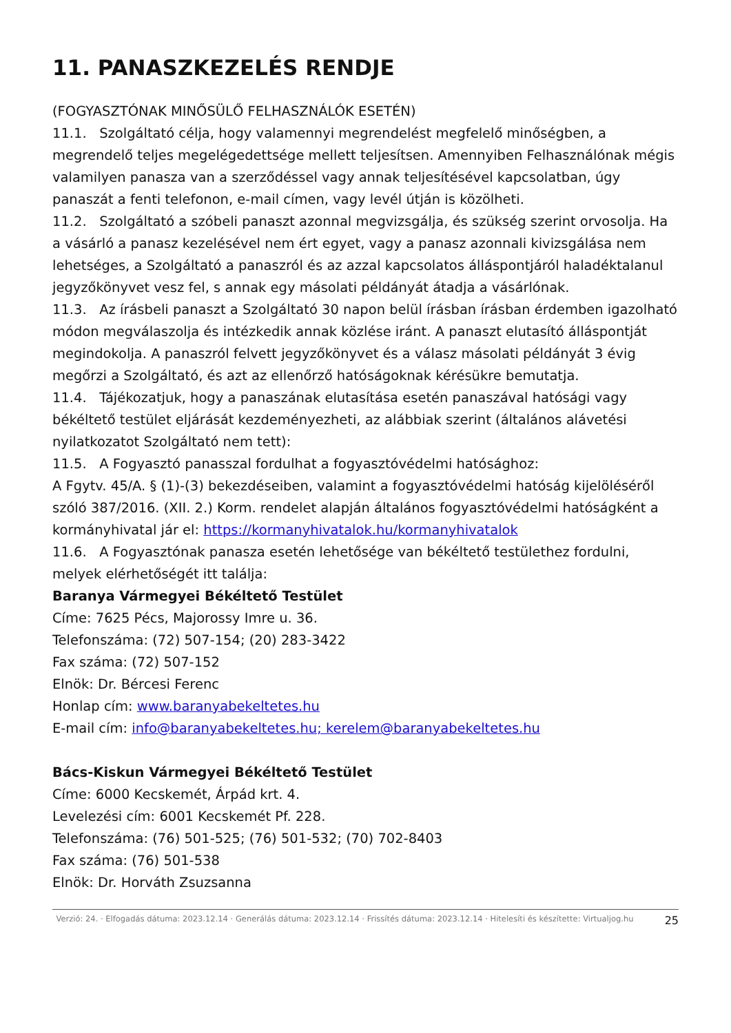11. PANASZKEZELÉS RENDJE
(FOGYASZTÓNAK MINŐSÜLŐ FELHASZNÁLÓK ESETÉN)
11.1. Szolgáltató célja, hogy valamennyi megrendelést megfelelő minőségben, a megrendelő teljes megelégedettsége mellett teljesítsen. Amennyiben Felhasználónak mégis valamilyen panasza van a szerződéssel vagy annak teljesítésével kapcsolatban, úgy panaszát a fenti telefonon, e-mail címen, vagy levél útján is közölheti.
11.2. Szolgáltató a szóbeli panaszt azonnal megvizsgálja, és szükség szerint orvosolja. Ha a vásárló a panasz kezelésével nem ért egyet, vagy a panasz azonnali kivizsgálása nem lehetséges, a Szolgáltató a panaszról és az azzal kapcsolatos álláspontjáról haladéktalanul jegyzőkönyvet vesz fel, s annak egy másolati példányát átadja a vásárlónak.
11.3. Az írásbeli panaszt a Szolgáltató 30 napon belül írásban írásban érdemben igazolható módon megválaszolja és intézkedik annak közlése iránt. A panaszt elutasító álláspontját megindokolja. A panaszról felvett jegyzőkönyvet és a válasz másolati példányát 3 évig megőrzi a Szolgáltató, és azt az ellenőrző hatóságoknak kérésükre bemutatja.
11.4. Tájékozatjuk, hogy a panaszának elutasítása esetén panaszával hatósági vagy békéltető testület eljárását kezdeményezheti, az alábbiak szerint (általános alávetési nyilatkozatot Szolgáltató nem tett):
11.5. A Fogyasztó panasszal fordulhat a fogyasztóvédelmi hatósághoz:
A Fgytv. 45/A. § (1)-(3) bekezdéseiben, valamint a fogyasztóvédelmi hatóság kijelöléséről szóló 387/2016. (XII. 2.) Korm. rendelet alapján általános fogyasztóvédelmi hatóságként a kormányhivatal jár el: https://kormanyhivatalok.hu/kormanyhivatalok
11.6. A Fogyasztónak panasza esetén lehetősége van békéltető testülethez fordulni, melyek elérhetőségét itt találja:
Baranya Vármegyei Békéltető Testület
Címe: 7625 Pécs, Majorossy Imre u. 36.
Telefonszáma: (72) 507-154; (20) 283-3422
Fax száma: (72) 507-152
Elnök: Dr. Bércesi Ferenc
Honlap cím: www.baranyabekeltetes.hu
E-mail cím: info@baranyabekeltetes.hu; kerelem@baranyabekeltetes.hu
Bács-Kiskun Vármegyei Békéltető Testület
Címe: 6000 Kecskemét, Árpád krt. 4.
Levelezési cím: 6001 Kecskemét Pf. 228.
Telefonszáma: (76) 501-525; (76) 501-532; (70) 702-8403
Fax száma: (76) 501-538
Elnök: Dr. Horváth Zsuzsanna
Verzió: 24. · Elfogadás dátuma: 2023.12.14 · Generálás dátuma: 2023.12.14 · Frissítés dátuma: 2023.12.14 · Hitelesíti és készítette: Virtualjog.hu
25